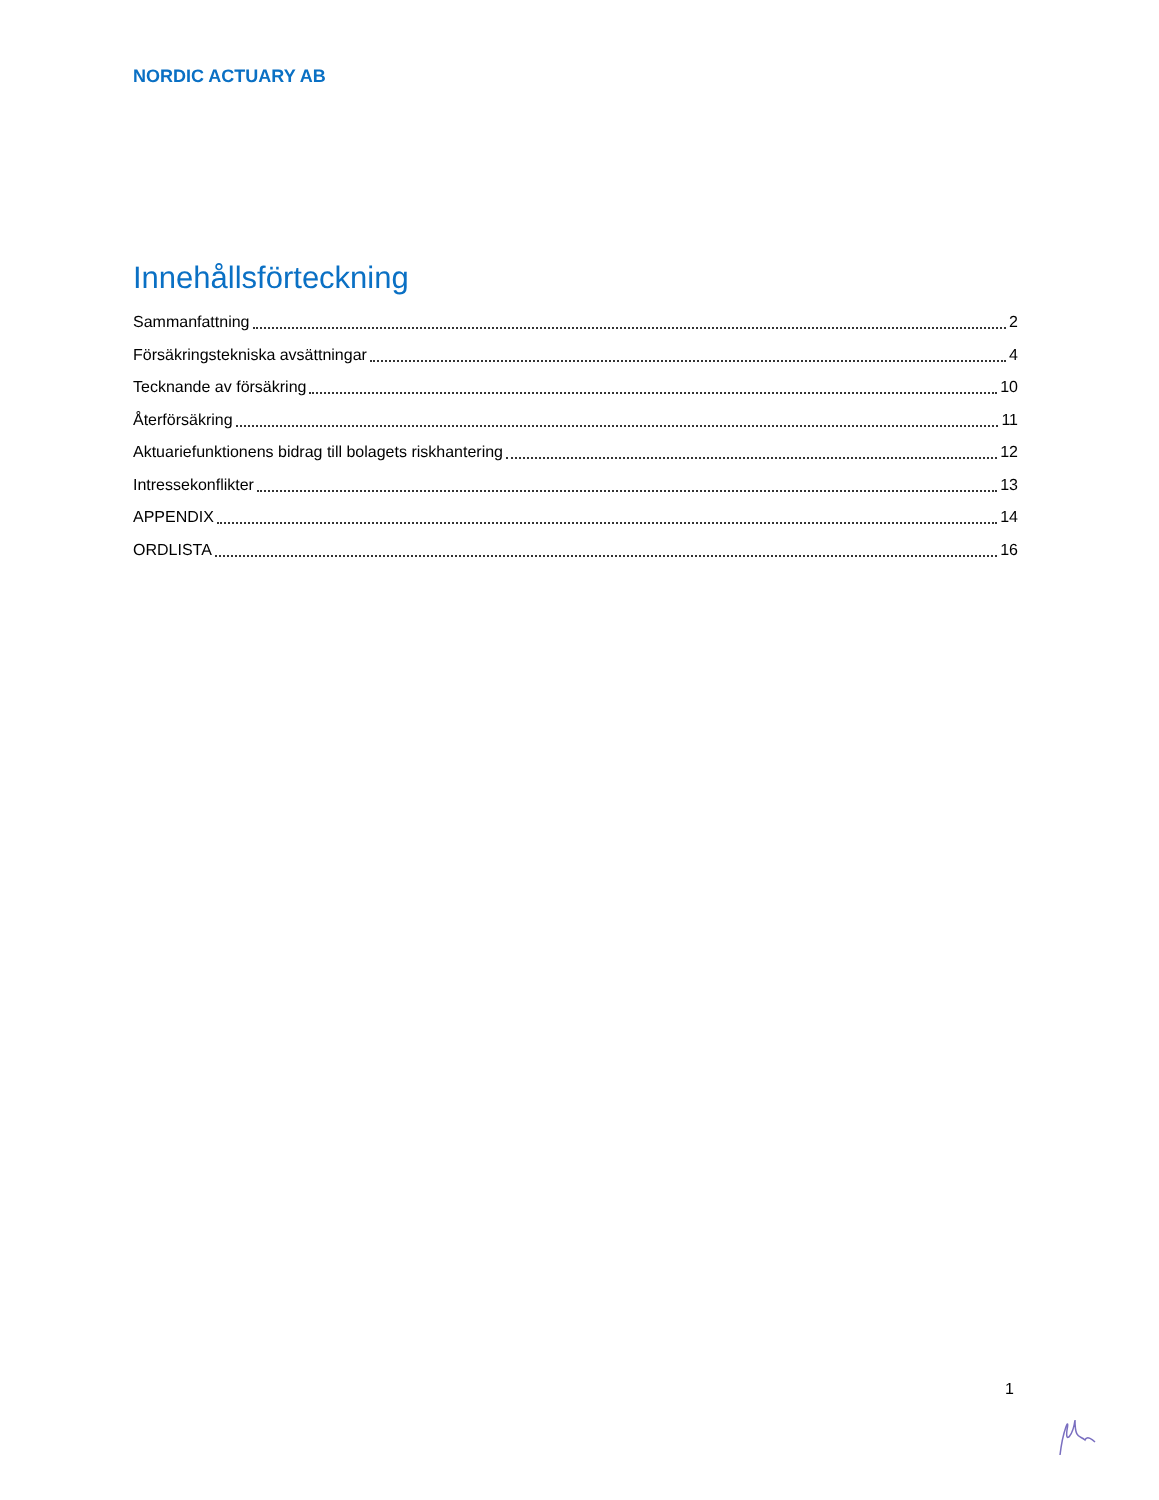NORDIC ACTUARY AB
Innehållsförteckning
Sammanfattning 2
Försäkringstekniska avsättningar 4
Tecknande av försäkring 10
Återförsäkring 11
Aktuariefunktionens bidrag till bolagets riskhantering 12
Intressekonflikter 13
APPENDIX 14
ORDLISTA 16
1